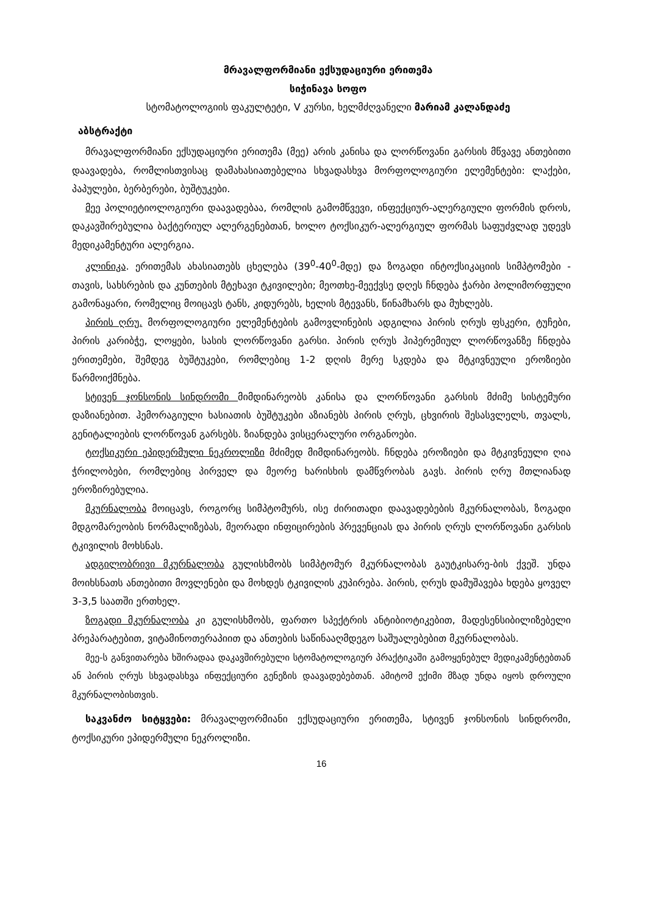მრავალფორმიანი ექსუდაციური ერითემა
სიჭინავა სოფო
სტომატოლოგიის ფაკულტეტი, V კურსი, ხელმძღვანელი მარიამ კალანდაძე
აბსტრაქტი
მრავალფორმიანი ექსუდაციური ერითემა (მეე) არის კანისა და ლორწოვანი გარსის მწვავე ანთებითი დაავადება, რომლისთვისაც დამახასიათებელია სხვადასხვა მორფოლოგიური ელემენტები: ლაქები, პაპულები, ბერბერები, ბუშტუკები.
მეე პოლიეტიოლოგიური დაავადებაა, რომლის გამომწვევი, ინფექციურ-ალერგიული ფორმის დროს, დაკავშირებულია ბაქტერიულ ალერგენებთან, ხოლო ტოქსიკურ-ალერგიულ ფორმას საფუძვლად უდევს მედიკამენტური ალერგია.
კლინიკა. ერითემას ახასიათებს ცხელება (39<sup>0</sup>-40<sup>0</sup>-მდე) და ზოგადი ინტოქსიკაციის სიმპტომები - თავის, სახსრების და კუნთების მტეხავი ტკივილები; მეოთხე-მეექვსე დღეს ჩნდება ჭარბი პოლიმორფული გამონაყარი, რომელიც მოიცავს ტანს, კიდურებს, ხელის მტევანს, წინამხარს და მუხლებს.
პირის ღრუ. მორფოლოგიური ელემენტების გამოვლინების ადგილია პირის ღრუს ფსკერი, ტუჩები, პირის კარიბჭე, ლოყები, სასის ლორწოვანი გარსი. პირის ღრუს ჰიპერემიულ ლორწოვანზე ჩნდება ერითემები, შემდეგ ბუშტუკები, რომლებიც 1-2 დღის მერე სკდება და მტკივნეული ეროზიები წარმოიქმნება.
სტივენ ჯონსონის სინდრომი მიმდინარეობს კანისა და ლორწოვანი გარსის მძიმე სისტემური დაზიანებით. ჰემორაგიული ხასიათის ბუშტუკები აზიანებს პირის ღრუს, ცხვირის შესასვლელს, თვალს, გენიტალიების ლორწოვან გარსებს. ზიანდება ვისცერალური ორგანოები.
ტოქსიკური ეპიდერმული ნეკროლიზი მძიმედ მიმდინარეობს. ჩნდება ეროზიები და მტკივნეული ღია ჭრილობები, რომლებიც პირველ და მეორე ხარისხის დამწვრობას გავს. პირის ღრუ მთლიანად ეროზირებულია.
მკურნალობა მოიცავს, როგორც სიმპტომურს, ისე ძირითადი დაავადებების მკურნალობას, ზოგადი მდგომარეობის ნორმალიზებას, მეორადი ინფიცირების პრევენციას და პირის ღრუს ლორწოვანი გარსის ტკივილის მოხსნას.
ადგილობრივი მკურნალობა გულისხმობს სიმპტომურ მკურნალობას გაუტკისარე-ბის ქვეშ. უნდა მოიხსნათს ანთებითი მოვლენები და მოხდეს ტკივილის კუპირება. პირის, ღრუს დამუშავება ხდება ყოველ 3-3,5 საათში ერთხელ.
ზოგადი მკურნალობა კი გულისხმობს, ფართო სპექტრის ანტიბიოტიკებით, მადესენსიბილიზებელი პრეპარატებით, ვიტამინოთერაპიით და ანთების საწინააღმდეგო საშუალებებით მკურნალობას.
მეე-ს განვითარება ხშირადაა დაკავშირებული სტომატოლოგიურ პრაქტიკაში გამოყენებულ მედიკამენტებთან ან პირის ღრუს სხვადასხვა ინფექციური გენეზის დაავადებებთან. ამიტომ ექიმი მზად უნდა იყოს დროული მკურნალობისთვის.
საკვანძო სიტყვები: მრავალფორმიანი ექსუდაციური ერითემა, სტივენ ჯონსონის სინდრომი, ტოქსიკური ეპიდერმული ნეკროლიზი.
16